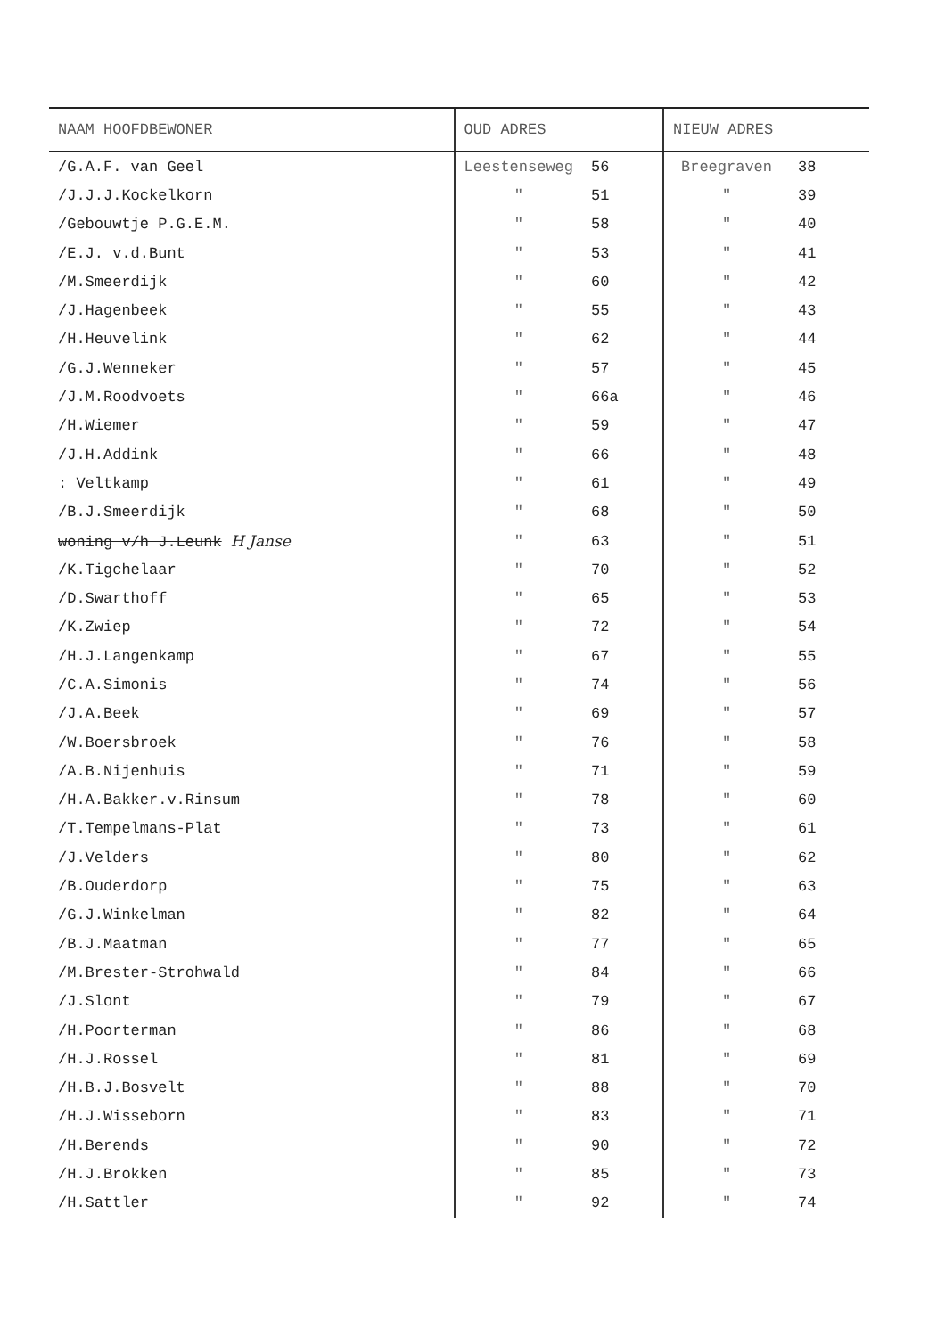| NAAM HOOFDBEWONER | OUD ADRES | | NIEUW ADRES | |
| --- | --- | --- | --- | --- |
| /G.A.F. van Geel | Leestenseweg | 56 | Breegraven | 38 |
| /J.J.J.Kockelkorn | " | 51 | " | 39 |
| /Gebouwtje P.G.E.M. | " | 58 | " | 40 |
| /E.J. v.d.Bunt | " | 53 | " | 41 |
| /M.Smeerdijk | " | 60 | " | 42 |
| /J.Hagenbeek | " | 55 | " | 43 |
| /H.Heuvelink | " | 62 | " | 44 |
| /G.J.Wenneker | " | 57 | " | 45 |
| /J.M.Roodvoets | " | 66a | " | 46 |
| /H.Wiemer | " | 59 | " | 47 |
| /J.H.Addink | " | 66 | " | 48 |
| : Veltkamp | " | 61 | " | 49 |
| /B.J.Smeerdijk | " | 68 | " | 50 |
| woning v/h J.Leunk H Janse | " | 63 | " | 51 |
| /K.Tigchelaar | " | 70 | " | 52 |
| /D.Swarthoff | " | 65 | " | 53 |
| /K.Zwiep | " | 72 | " | 54 |
| /H.J.Langenkamp | " | 67 | " | 55 |
| /C.A.Simonis | " | 74 | " | 56 |
| /J.A.Beek | " | 69 | " | 57 |
| /W.Boersbroek | " | 76 | " | 58 |
| /A.B.Nijenhuis | " | 71 | " | 59 |
| /H.A.Bakker.v.Rinsum | " | 78 | " | 60 |
| /T.Tempelmans-Plat | " | 73 | " | 61 |
| /J.Velders | " | 80 | " | 62 |
| /B.Ouderdorp | " | 75 | " | 63 |
| /G.J.Winkelman | " | 82 | " | 64 |
| /B.J.Maatman | " | 77 | " | 65 |
| /M.Brester-Strohwald | " | 84 | " | 66 |
| /J.Slont | " | 79 | " | 67 |
| /H.Poorterman | " | 86 | " | 68 |
| /H.J.Rossel | " | 81 | " | 69 |
| /H.B.J.Bosvelt | " | 88 | " | 70 |
| /H.J.Wisseborn | " | 83 | " | 71 |
| /H.Berends | " | 90 | " | 72 |
| /H.J.Brokken | " | 85 | " | 73 |
| /H.Sattler | " | 92 | " | 74 |